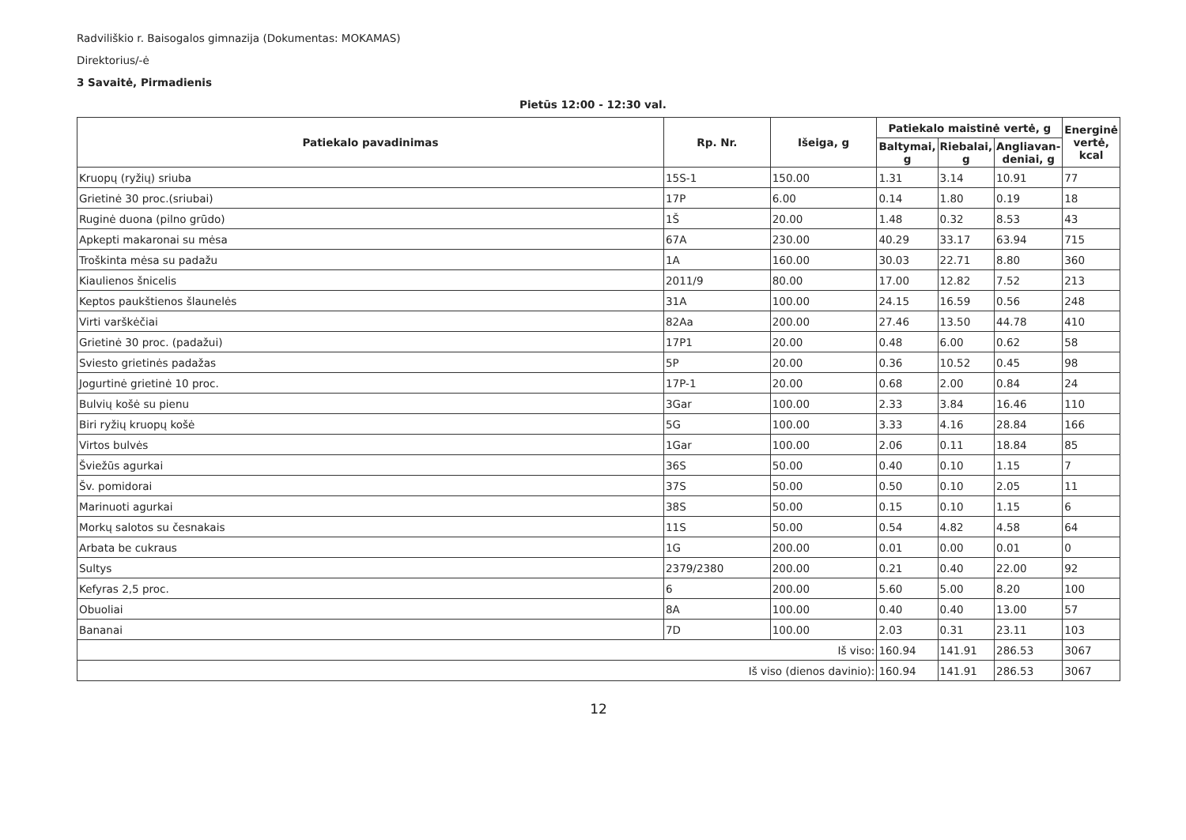Radviliškio r. Baisogalos gimnazija (Dokumentas: MOKAMAS)
Direktorius/-ė
3 Savaitė, Pirmadienis
Pietūs 12:00 - 12:30 val.
| Patiekalo pavadinimas | Rp. Nr. | Išeiga, g | Patiekalo maistinė vertė, g | | | Energinė vertė, kcal |
| --- | --- | --- | --- | --- | --- | --- |
| | | | Baltymai, g | Riebalai, g | Angliavan-deniai, g | |
| Kruopų (ryžių) sriuba | 15S-1 | 150.00 | 1.31 | 3.14 | 10.91 | 77 |
| Grietinė 30 proc.(sriubai) | 17P | 6.00 | 0.14 | 1.80 | 0.19 | 18 |
| Ruginė duona (pilno grūdo) | 1Š | 20.00 | 1.48 | 0.32 | 8.53 | 43 |
| Apkepti makaronai su mėsa | 67A | 230.00 | 40.29 | 33.17 | 63.94 | 715 |
| Troškinta mėsa su padažu | 1A | 160.00 | 30.03 | 22.71 | 8.80 | 360 |
| Kiaulienos šnicelis | 2011/9 | 80.00 | 17.00 | 12.82 | 7.52 | 213 |
| Keptos paukštienos šlaunelės | 31A | 100.00 | 24.15 | 16.59 | 0.56 | 248 |
| Virti varškėčiai | 82Aa | 200.00 | 27.46 | 13.50 | 44.78 | 410 |
| Grietinė 30 proc. (padažui) | 17P1 | 20.00 | 0.48 | 6.00 | 0.62 | 58 |
| Sviesto grietinės padažas | 5P | 20.00 | 0.36 | 10.52 | 0.45 | 98 |
| Jogurtinė grietinė 10 proc. | 17P-1 | 20.00 | 0.68 | 2.00 | 0.84 | 24 |
| Bulvių košė su pienu | 3Gar | 100.00 | 2.33 | 3.84 | 16.46 | 110 |
| Biri ryžių kruopų košė | 5G | 100.00 | 3.33 | 4.16 | 28.84 | 166 |
| Virtos bulvės | 1Gar | 100.00 | 2.06 | 0.11 | 18.84 | 85 |
| Šviežūs agurkai | 36S | 50.00 | 0.40 | 0.10 | 1.15 | 7 |
| Šv. pomidorai | 37S | 50.00 | 0.50 | 0.10 | 2.05 | 11 |
| Marinuoti agurkai | 38S | 50.00 | 0.15 | 0.10 | 1.15 | 6 |
| Morkų salotos su česnakais | 11S | 50.00 | 0.54 | 4.82 | 4.58 | 64 |
| Arbata be cukraus | 1G | 200.00 | 0.01 | 0.00 | 0.01 | 0 |
| Sultys | 2379/2380 | 200.00 | 0.21 | 0.40 | 22.00 | 92 |
| Kefyras 2,5 proc. | 6 | 200.00 | 5.60 | 5.00 | 8.20 | 100 |
| Obuoliai | 8A | 100.00 | 0.40 | 0.40 | 13.00 | 57 |
| Bananai | 7D | 100.00 | 2.03 | 0.31 | 23.11 | 103 |
| Iš viso: | | | 160.94 | 141.91 | 286.53 | 3067 |
| Iš viso (dienos davinio): | | | 160.94 | 141.91 | 286.53 | 3067 |
12